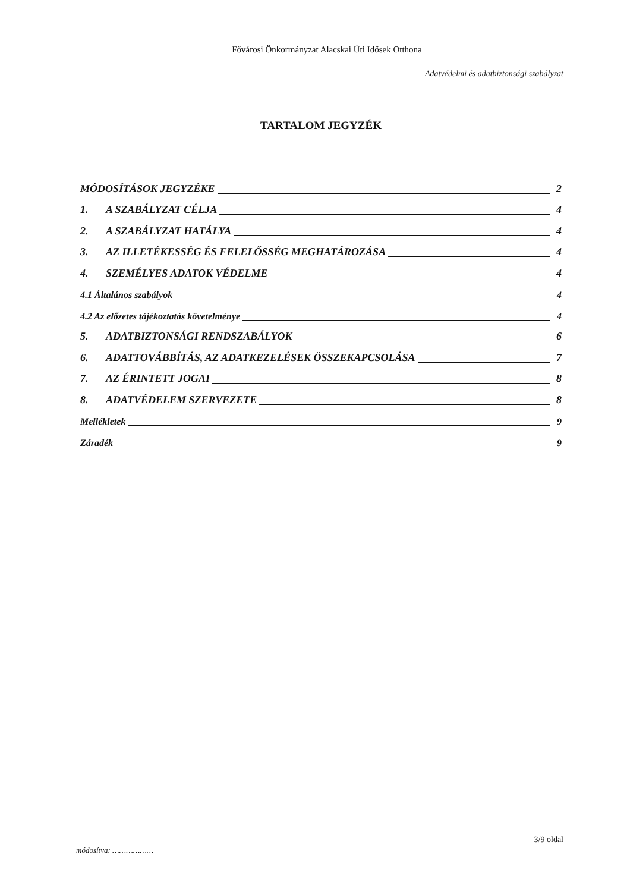Fővárosi Önkormányzat Alacskai Úti Idősek Otthona
Adatvédelmi és adatbiztonsági szabályzat
TARTALOM JEGYZÉK
MÓDOSÍTÁSOK JEGYZÉKE 2
1. A SZABÁLYZAT CÉLJA 4
2. A SZABÁLYZAT HATÁLYA 4
3. AZ ILLETÉKESSÉG ÉS FELELŐSSÉG MEGHATÁROZÁSA 4
4. SZEMÉLYES ADATOK VÉDELME 4
4.1 Általános szabályok 4
4.2 Az előzetes tájékoztatás követelménye 4
5. ADATBIZTONSÁGI RENDSZABÁLYOK 6
6. ADATTOVÁBBÍTÁS, AZ ADATKEZELÉSEK ÖSSZEKAPCSOLÁSA 7
7. AZ ÉRINTETT JOGAI 8
8. ADATVÉDELEM SZERVEZETE 8
Mellékletek 9
Záradék 9
módosítva: ……………… 3/9 oldal